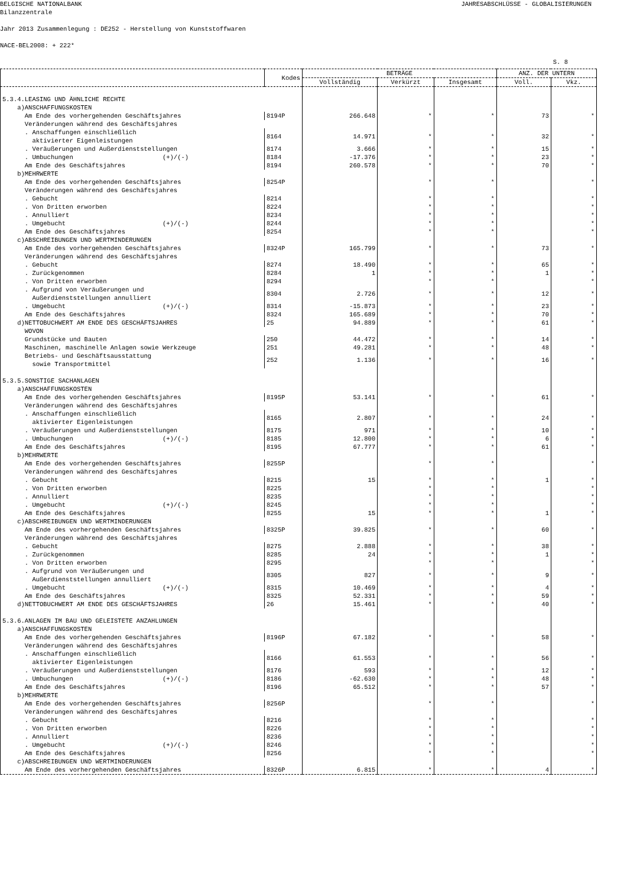BELGISCHE NATIONALBANK
Bilanzzentrale JAHRESABSCHLÜSSE - GLOBALISIERUNGEN
Jahr 2013 Zusammenlegung : DE252 - Herstellung von Kunststoffwaren
NACE-BEL2008: + 222*
S. 8
| | Kodes | BETRÄGE | | | ANZ. DER UNTERN | |
| --- | --- | --- | --- | --- | --- | --- |
| | | Vollständig | Verkürzt | Insgesamt | Voll. | Vkz. |
| 5.3.4.LEASING UND ÄHNLICHE RECHTE | | | | | | |
| a)ANSCHAFFUNGSKOSTEN | | | | | | |
| Am Ende des vorhergehenden Geschäftsjahres | 8194P | 266.648 | * | * | 73 | * |
| Veränderungen während des Geschäftsjahres | | | | | | |
| . Anschaffungen einschließlich aktivierter Eigenleistungen | 8164 | 14.971 | * | * | 32 | * |
| . Veräußerungen und Außerdienststellungen | 8174 | 3.666 | * | * | 15 | * |
| . Umbuchungen (+)/(-) | 8184 | -17.376 | * | * | 23 | * |
| Am Ende des Geschäftsjahres | 8194 | 260.578 | * | * | 70 | * |
| b)MEHRWERTE | | | | | | |
| Am Ende des vorhergehenden Geschäftsjahres | 8254P | | * | * | | * |
| Veränderungen während des Geschäftsjahres | | | | | | |
| . Gebucht | 8214 | | * | * | | * |
| . Von Dritten erworben | 8224 | | * | * | | * |
| . Annulliert | 8234 | | * | * | | * |
| . Umgebucht (+)/(-) | 8244 | | * | * | | * |
| Am Ende des Geschäftsjahres | 8254 | | * | * | | * |
| c)ABSCHREIBUNGEN UND WERTMINDERUNGEN | | | | | | |
| Am Ende des vorhergehenden Geschäftsjahres | 8324P | 165.799 | * | * | 73 | * |
| Veränderungen während des Geschäftsjahres | | | | | | |
| . Gebucht | 8274 | 18.490 | * | * | 65 | * |
| . Zurückgenommen | 8284 | 1 | * | * | 1 | * |
| . Von Dritten erworben | 8294 | | * | * | | * |
| . Aufgrund von Veräußerungen und Außerdienststellungen annulliert | 8304 | 2.726 | * | * | 12 | * |
| . Umgebucht (+)/(-) | 8314 | -15.873 | * | * | 23 | * |
| Am Ende des Geschäftsjahres | 8324 | 165.689 | * | * | 70 | * |
| d)NETTOBUCHWERT AM ENDE DES GESCHÄFTSJAHRES | 25 | 94.889 | * | * | 61 | * |
| WOVON | | | | | | |
| Grundstücke und Bauten | 250 | 44.472 | * | * | 14 | * |
| Maschinen, maschinelle Anlagen sowie Werkzeuge | 251 | 49.281 | * | * | 48 | * |
| Betriebs- und Geschäftsausstattung sowie Transportmittel | 252 | 1.136 | * | * | 16 | * |
| 5.3.5.SONSTIGE SACHANLAGEN | | | | | | |
| a)ANSCHAFFUNGSKOSTEN | | | | | | |
| Am Ende des vorhergehenden Geschäftsjahres | 8195P | 53.141 | * | * | 61 | * |
| Veränderungen während des Geschäftsjahres | | | | | | |
| . Anschaffungen einschließlich aktivierter Eigenleistungen | 8165 | 2.807 | * | * | 24 | * |
| . Veräußerungen und Außerdienststellungen | 8175 | 971 | * | * | 10 | * |
| . Umbuchungen (+)/(-) | 8185 | 12.800 | * | * | 6 | * |
| Am Ende des Geschäftsjahres | 8195 | 67.777 | * | * | 61 | * |
| b)MEHRWERTE | | | | | | |
| Am Ende des vorhergehenden Geschäftsjahres | 8255P | | * | * | | * |
| Veränderungen während des Geschäftsjahres | | | | | | |
| . Gebucht | 8215 | 15 | * | * | 1 | * |
| . Von Dritten erworben | 8225 | | * | * | | * |
| . Annulliert | 8235 | | * | * | | * |
| . Umgebucht (+)/(-) | 8245 | | * | * | | * |
| Am Ende des Geschäftsjahres | 8255 | 15 | * | * | 1 | * |
| c)ABSCHREIBUNGEN UND WERTMINDERUNGEN | | | | | | |
| Am Ende des vorhergehenden Geschäftsjahres | 8325P | 39.825 | * | * | 60 | * |
| Veränderungen während des Geschäftsjahres | | | | | | |
| . Gebucht | 8275 | 2.888 | * | * | 38 | * |
| . Zurückgenommen | 8285 | 24 | * | * | 1 | * |
| . Von Dritten erworben | 8295 | | * | * | | * |
| . Aufgrund von Veräußerungen und Außerdienststellungen annulliert | 8305 | 827 | * | * | 9 | * |
| . Umgebucht (+)/(-) | 8315 | 10.469 | * | * | 4 | * |
| Am Ende des Geschäftsjahres | 8325 | 52.331 | * | * | 59 | * |
| d)NETTOBUCHWERT AM ENDE DES GESCHÄFTSJAHRES | 26 | 15.461 | * | * | 40 | * |
| 5.3.6.ANLAGEN IM BAU UND GELEISTETE ANZAHLUNGEN | | | | | | |
| a)ANSCHAFFUNGSKOSTEN | | | | | | |
| Am Ende des vorhergehenden Geschäftsjahres | 8196P | 67.182 | * | * | 58 | * |
| Veränderungen während des Geschäftsjahres | | | | | | |
| . Anschaffungen einschließlich aktivierter Eigenleistungen | 8166 | 61.553 | * | * | 56 | * |
| . Veräußerungen und Außerdienststellungen | 8176 | 593 | * | * | 12 | * |
| . Umbuchungen (+)/(-) | 8186 | -62.630 | * | * | 48 | * |
| Am Ende des Geschäftsjahres | 8196 | 65.512 | * | * | 57 | * |
| b)MEHRWERTE | | | | | | |
| Am Ende des vorhergehenden Geschäftsjahres | 8256P | | * | * | | * |
| Veränderungen während des Geschäftsjahres | | | | | | |
| . Gebucht | 8216 | | * | * | | * |
| . Von Dritten erworben | 8226 | | * | * | | * |
| . Annulliert | 8236 | | * | * | | * |
| . Umgebucht (+)/(-) | 8246 | | * | * | | * |
| Am Ende des Geschäftsjahres | 8256 | | * | * | | * |
| c)ABSCHREIBUNGEN UND WERTMINDERUNGEN | | | | | | |
| Am Ende des vorhergehenden Geschäftsjahres | 8326P | 6.815 | * | * | 4 | * |